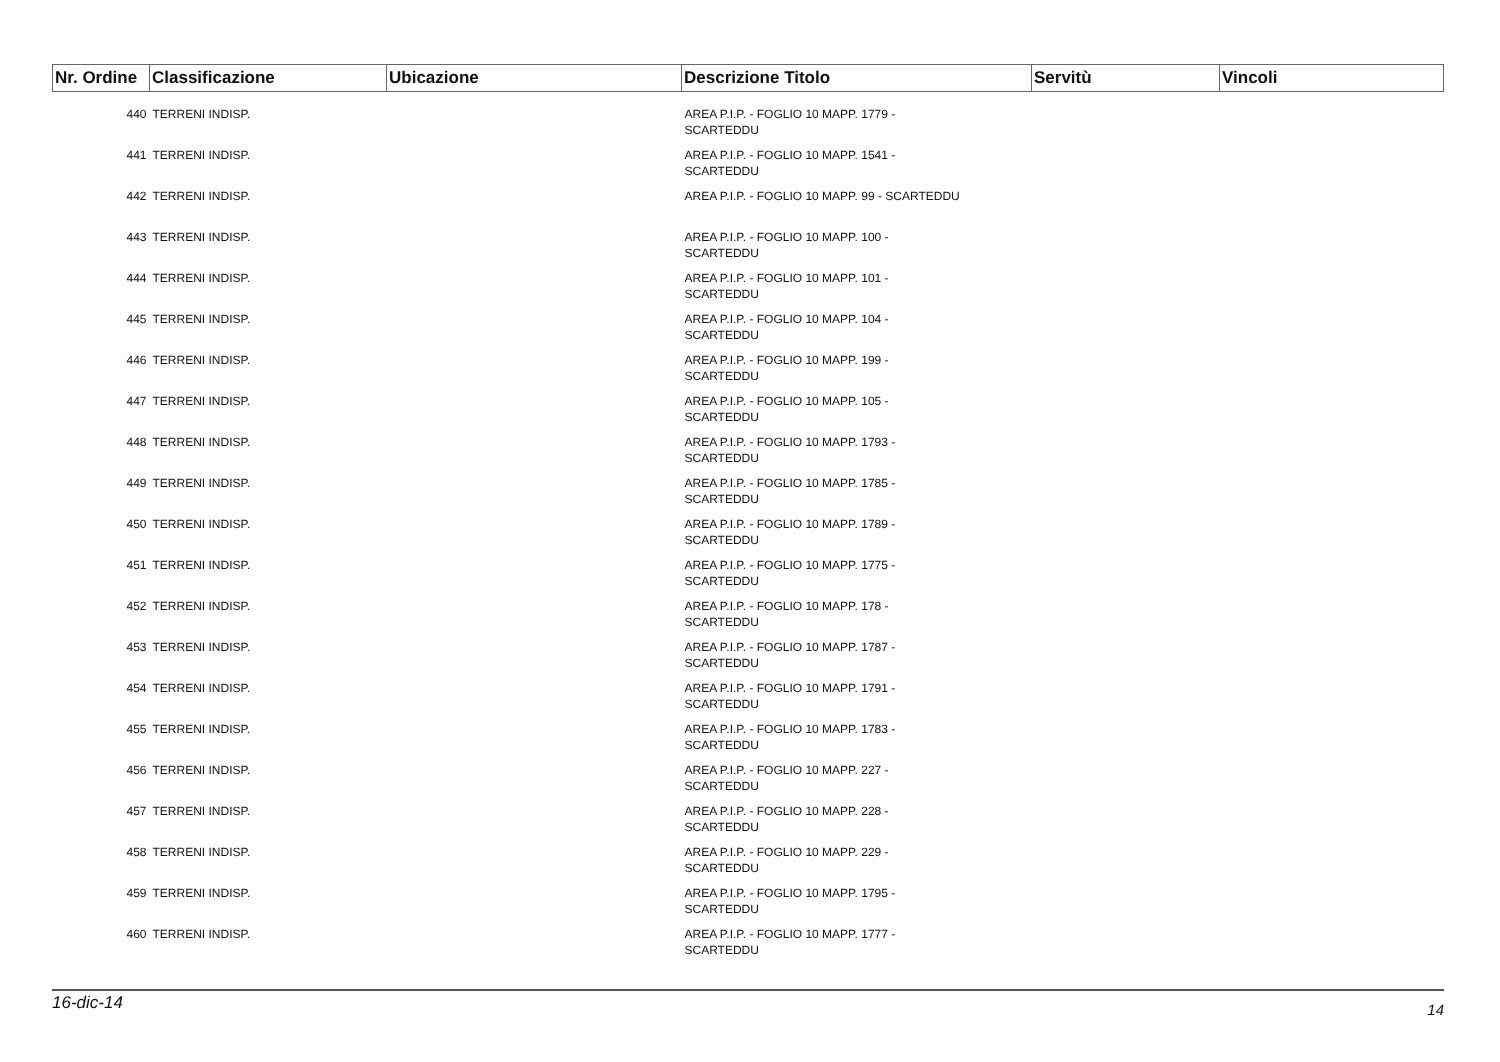| Nr. Ordine | Classificazione | Ubicazione | Descrizione Titolo | Servitù | Vincoli |
| --- | --- | --- | --- | --- | --- |
| 440 | TERRENI INDISP. | | AREA P.I.P. - FOGLIO 10 MAPP. 1779 - SCARTEDDU | | |
| 441 | TERRENI INDISP. | | AREA P.I.P. - FOGLIO 10 MAPP. 1541 - SCARTEDDU | | |
| 442 | TERRENI INDISP. | | AREA P.I.P. - FOGLIO 10 MAPP. 99 - SCARTEDDU | | |
| 443 | TERRENI INDISP. | | AREA P.I.P. - FOGLIO 10 MAPP. 100 - SCARTEDDU | | |
| 444 | TERRENI INDISP. | | AREA P.I.P. - FOGLIO 10 MAPP. 101 - SCARTEDDU | | |
| 445 | TERRENI INDISP. | | AREA P.I.P. - FOGLIO 10 MAPP. 104 - SCARTEDDU | | |
| 446 | TERRENI INDISP. | | AREA P.I.P. - FOGLIO 10 MAPP. 199 - SCARTEDDU | | |
| 447 | TERRENI INDISP. | | AREA P.I.P. - FOGLIO 10 MAPP. 105 - SCARTEDDU | | |
| 448 | TERRENI INDISP. | | AREA P.I.P. - FOGLIO 10 MAPP. 1793 - SCARTEDDU | | |
| 449 | TERRENI INDISP. | | AREA P.I.P. - FOGLIO 10 MAPP. 1785 - SCARTEDDU | | |
| 450 | TERRENI INDISP. | | AREA P.I.P. - FOGLIO 10 MAPP. 1789 - SCARTEDDU | | |
| 451 | TERRENI INDISP. | | AREA P.I.P. - FOGLIO 10 MAPP. 1775 - SCARTEDDU | | |
| 452 | TERRENI INDISP. | | AREA P.I.P. - FOGLIO 10 MAPP. 178 - SCARTEDDU | | |
| 453 | TERRENI INDISP. | | AREA P.I.P. - FOGLIO 10 MAPP. 1787 - SCARTEDDU | | |
| 454 | TERRENI INDISP. | | AREA P.I.P. - FOGLIO 10 MAPP. 1791 - SCARTEDDU | | |
| 455 | TERRENI INDISP. | | AREA P.I.P. - FOGLIO 10 MAPP. 1783 - SCARTEDDU | | |
| 456 | TERRENI INDISP. | | AREA P.I.P. - FOGLIO 10 MAPP. 227 - SCARTEDDU | | |
| 457 | TERRENI INDISP. | | AREA P.I.P. - FOGLIO 10 MAPP. 228 - SCARTEDDU | | |
| 458 | TERRENI INDISP. | | AREA P.I.P. - FOGLIO 10 MAPP. 229 - SCARTEDDU | | |
| 459 | TERRENI INDISP. | | AREA P.I.P. - FOGLIO 10 MAPP. 1795 - SCARTEDDU | | |
| 460 | TERRENI INDISP. | | AREA P.I.P. - FOGLIO 10 MAPP. 1777 - SCARTEDDU | | |
16-dic-14 14